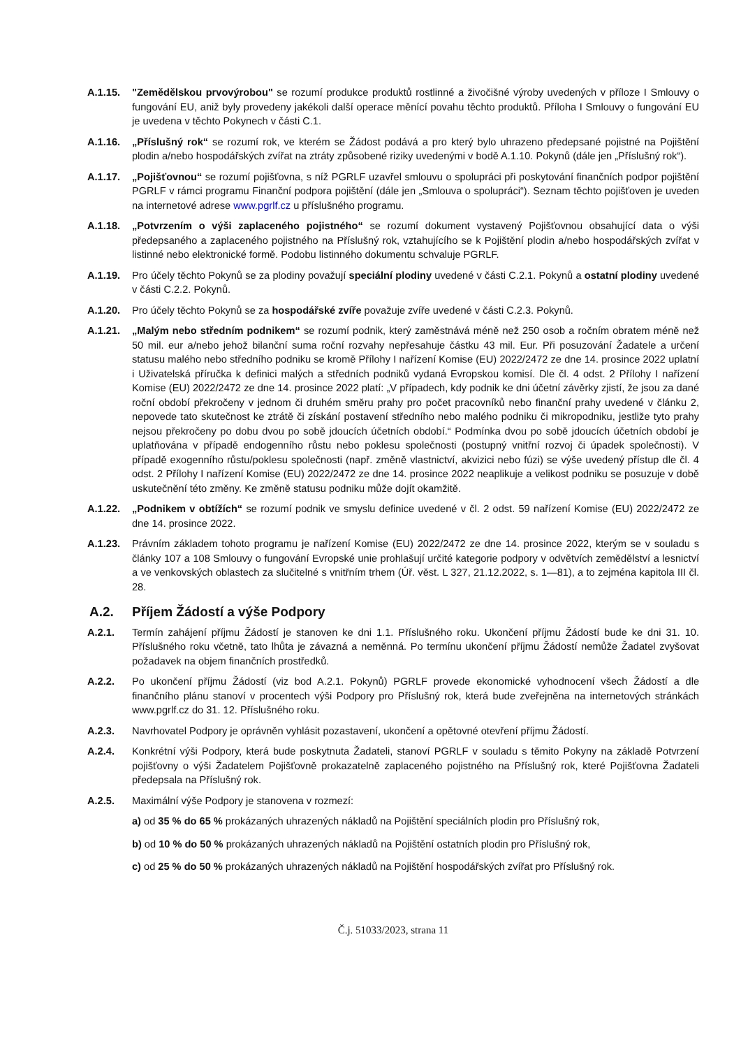A.1.15. "Zemědělskou prvovýrobou" se rozumí produkce produktů rostlinné a živočišné výroby uvedených v příloze I Smlouvy o fungování EU, aniž byly provedeny jakékoli další operace měnící povahu těchto produktů. Příloha I Smlouvy o fungování EU je uvedena v těchto Pokynech v části C.1.
A.1.16. „Příslušný rok“ se rozumí rok, ve kterém se Žádost podává a pro který bylo uhrazeno předepsané pojistné na Pojištění plodin a/nebo hospodářských zvířat na ztráty způsobené riziky uvedenými v bodě A.1.10. Pokynů (dále jen „Příslušný rok“).
A.1.17. „Pojišťovnou“ se rozumí pojišťovna, s níž PGRLF uzavřel smlouvu o spolupráci při poskytování finančních podpor pojištění PGRLF v rámci programu Finanční podpora pojištění (dále jen „Smlouva o spolupráci“). Seznam těchto pojišťoven je uveden na internetové adrese www.pgrlf.cz u příslušného programu.
A.1.18. „Potvrzením o výši zaplaceného pojistného“ se rozumí dokument vystavený Pojišťovnou obsahující data o výši předepsaného a zaplaceného pojistného na Příslušný rok, vztahujícího se k Pojištění plodin a/nebo hospodářských zvířat v listinné nebo elektronické formě. Podobu listinného dokumentu schvaluje PGRLF.
A.1.19. Pro účely těchto Pokynů se za plodiny považují speciální plodiny uvedené v části C.2.1. Pokynů a ostatní plodiny uvedené v části C.2.2. Pokynů.
A.1.20. Pro účely těchto Pokynů se za hospodářské zvíře považuje zvíře uvedené v části C.2.3. Pokynů.
A.1.21. „Malým nebo středním podnikem“ se rozumí podnik, který zaměstnává méně než 250 osob a ročním obratem méně než 50 mil. eur a/nebo jehož bilanční suma roční rozvahy nepřesahuje částku 43 mil. Eur. Při posuzování Žadatele a určení statusu malého nebo středního podniku se kromě Přílohy I nařízení Komise (EU) 2022/2472 ze dne 14. prosince 2022 uplatní i Uživatelská příručka k definici malých a středních podniků vydaná Evropskou komisí. Dle čl. 4 odst. 2 Přílohy I nařízení Komise (EU) 2022/2472 ze dne 14. prosince 2022 platí: „V případech, kdy podnik ke dni účetní závěrky zjistí, že jsou za dané roční období překročeny v jednom či druhém směru prahy pro počet pracovníků nebo finanční prahy uvedené v článku 2, nepovede tato skutečnost ke ztrátě či získání postavení středního nebo malého podniku či mikropodniku, jestliže tyto prahy nejsou překročeny po dobu dvou po sobě jdoucích účetních období.“ Podmínka dvou po sobě jdoucích účetních období je uplatňována v případě endogenního růstu nebo poklesu společnosti (postupný vnitřní rozvoj či úpadek společnosti). V případě exogenního růstu/poklesu společnosti (např. změně vlastnictví, akvizici nebo fúzi) se výše uvedený přístup dle čl. 4 odst. 2 Přílohy I nařízení Komise (EU) 2022/2472 ze dne 14. prosince 2022 neaplikuje a velikost podniku se posuzuje v době uskutečnění této změny. Ke změně statusu podniku může dojít okamžitě.
A.1.22. „Podnikem v obtížích“ se rozumí podnik ve smyslu definice uvedené v čl. 2 odst. 59 nařízení Komise (EU) 2022/2472 ze dne 14. prosince 2022.
A.1.23. Právním základem tohoto programu je nařízení Komise (EU) 2022/2472 ze dne 14. prosince 2022, kterým se v souladu s články 107 a 108 Smlouvy o fungování Evropské unie prohlašují určité kategorie podpory v odvětvích zemědělství a lesnictví a ve venkovských oblastech za slučitelné s vnitřním trhem (Úř. věst. L 327, 21.12.2022, s. 1—81), a to zejména kapitola III čl. 28.
A.2. Příjem Žádostí a výše Podpory
A.2.1. Termín zahájení příjmu Žádostí je stanoven ke dni 1.1. Příslušného roku. Ukončení příjmu Žádostí bude ke dni 31. 10. Příslušného roku včetně, tato lhůta je závazná a neměnná. Po termínu ukončení příjmu Žádostí nemůže Žadatel zvyšovat požadavek na objem finančních prostředků.
A.2.2. Po ukončení příjmu Žádostí (viz bod A.2.1. Pokynů) PGRLF provede ekonomické vyhodnocení všech Žádostí a dle finančního plánu stanoví v procentech výši Podpory pro Příslušný rok, která bude zveřejněna na internetových stránkách www.pgrlf.cz do 31. 12. Příslušného roku.
A.2.3. Navrhovatel Podpory je oprávněn vyhlásit pozastavení, ukončení a opětovné otevření příjmu Žádostí.
A.2.4. Konkrétní výši Podpory, která bude poskytnuta Žadateli, stanoví PGRLF v souladu s těmito Pokyny na základě Potvrzení pojišťovny o výši Žadatelem Pojišťovně prokazatelně zaplaceného pojistného na Příslušný rok, které Pojišťovna Žadateli předepsala na Příslušný rok.
A.2.5. Maximální výše Podpory je stanovena v rozmezí:
a) od 35 % do 65 % prokázaných uhrazených nákladů na Pojištění speciálních plodin pro Příslušný rok,
b) od 10 % do 50 % prokázaných uhrazených nákladů na Pojištění ostatních plodin pro Příslušný rok,
c) od 25 % do 50 % prokázaných uhrazených nákladů na Pojištění hospodářských zvířat pro Příslušný rok.
Č.j. 51033/2023, strana 11